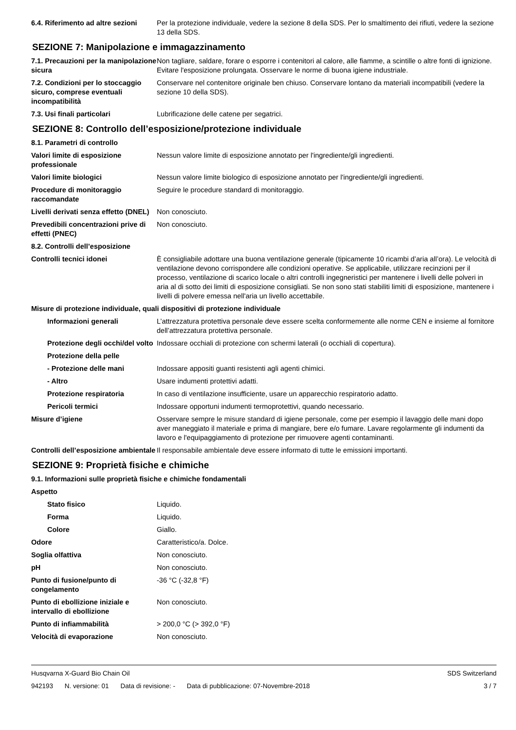6.4. Riferimento ad altre sezioni
Per la protezione individuale, vedere la sezione 8 della SDS. Per lo smaltimento dei rifiuti, vedere la sezione 13 della SDS.
SEZIONE 7: Manipolazione e immagazzinamento
7.1. Precauzioni per la manipolazione sicura
Non tagliare, saldare, forare o esporre i contenitori al calore, alle fiamme, a scintille o altre fonti di ignizione. Evitare l'esposizione prolungata. Osservare le norme di buona igiene industriale.
7.2. Condizioni per lo stoccaggio sicuro, comprese eventuali incompatibilità
Conservare nel contenitore originale ben chiuso. Conservare lontano da materiali incompatibili (vedere la sezione 10 della SDS).
7.3. Usi finali particolari Lubrificazione delle catene per segatrici.
SEZIONE 8: Controllo dell’esposizione/protezione individuale
8.1. Parametri di controllo
Valori limite di esposizione professionale
Nessun valore limite di esposizione annotato per l'ingrediente/gli ingredienti.
Valori limite biologici Nessun valore limite biologico di esposizione annotato per l'ingrediente/gli ingredienti.
Procedure di monitoraggio raccomandate
Seguire le procedure standard di monitoraggio.
Livelli derivati senza effetto (DNEL)
Non conosciuto.
Prevedibili concentrazioni prive di effetti (PNEC)
Non conosciuto.
8.2. Controlli dell’esposizione
Controlli tecnici idonei È consigliabile adottare una buona ventilazione generale (tipicamente 10 ricambi d’aria all’ora). Le velocità di ventilazione devono corrispondere alle condizioni operative. Se applicabile, utilizzare recinzioni per il processo, ventilazione di scarico locale o altri controlli ingegneristici per mantenere i livelli delle polveri in aria al di sotto dei limiti di esposizione consigliati. Se non sono stati stabiliti limiti di esposizione, mantenere i livelli di polvere emessa nell'aria un livello accettabile.
Misure di protezione individuale, quali dispositivi di protezione individuale
Informazioni generali L’attrezzatura protettiva personale deve essere scelta conformemente alle norme CEN e insieme al fornitore dell’attrezzatura protettiva personale.
Protezione degli occhi/del volto
Indossare occhiali di protezione con schermi laterali (o occhiali di copertura).
Protezione della pelle
- Protezione delle mani Indossare appositi guanti resistenti agli agenti chimici.
- Altro Usare indumenti protettivi adatti.
Protezione respiratoria In caso di ventilazione insufficiente, usare un apparecchio respiratorio adatto.
Pericoli termici Indossare opportuni indumenti termoprotettivi, quando necessario.
Misure d’igiene Osservare sempre le misure standard di igiene personale, come per esempio il lavaggio delle mani dopo aver maneggiato il materiale e prima di mangiare, bere e/o fumare. Lavare regolarmente gli indumenti da lavoro e l'equipaggiamento di protezione per rimuovere agenti contaminanti.
Controlli dell’esposizione ambientale
Il responsabile ambientale deve essere informato di tutte le emissioni importanti.
SEZIONE 9: Proprietà fisiche e chimiche
9.1. Informazioni sulle proprietà fisiche e chimiche fondamentali
Aspetto
Stato fisico Liquido.
Forma Liquido.
Colore Giallo.
Odore Caratteristico/a. Dolce.
Soglia olfattiva Non conosciuto.
pH Non conosciuto.
Punto di fusione/punto di congelamento
-36 °C (-32,8 °F)
Punto di ebollizione iniziale e intervallo di ebollizione
Non conosciuto.
Punto di infiammabilità > 200,0 °C (> 392,0 °F)
Velocità di evaporazione Non conosciuto.
Husqvarna X-Guard Bio Chain Oil SDS Switzerland
942193 N. versione: 01 Data di revisione: - Data di pubblicazione: 07-Novembre-2018
3 / 7